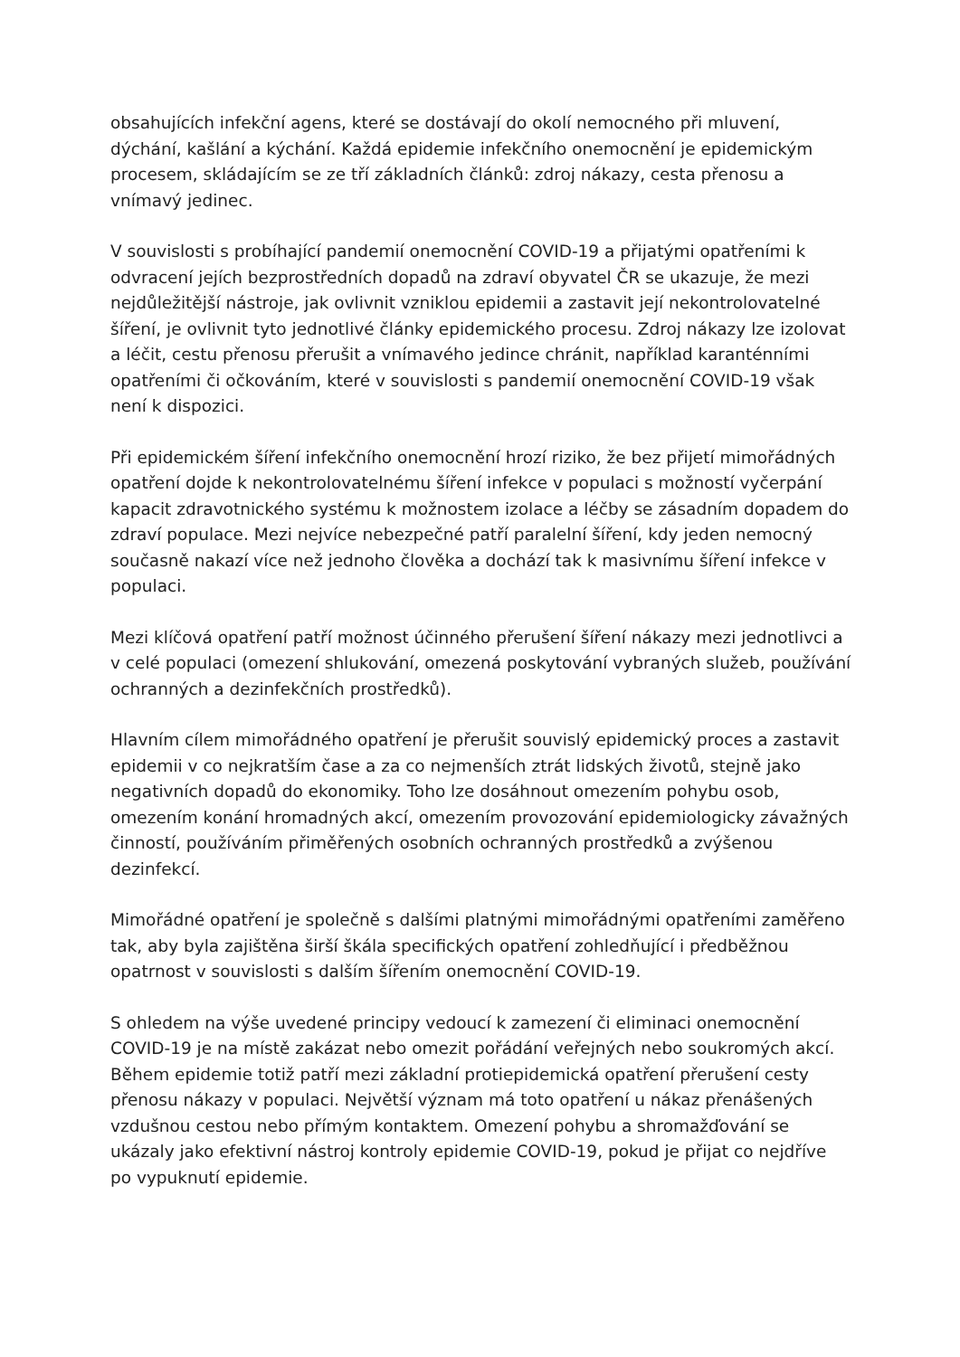obsahujících infekční agens, které se dostávají do okolí nemocného při mluvení, dýchání, kašlání a kýchání. Každá epidemie infekčního onemocnění je epidemickým procesem, skládajícím se ze tří základních článků: zdroj nákazy, cesta přenosu a vnímavý jedinec.
V souvislosti s probíhající pandemií onemocnění COVID-19 a přijatými opatřeními k odvracení jejích bezprostředních dopadů na zdraví obyvatel ČR se ukazuje, že mezi nejdůležitější nástroje, jak ovlivnit vzniklou epidemii a zastavit její nekontrolovatelné šíření, je ovlivnit tyto jednotlivé články epidemického procesu. Zdroj nákazy lze izolovat a léčit, cestu přenosu přerušit a vnímavého jedince chránit, například karanténními opatřeními či očkováním, které v souvislosti s pandemií onemocnění COVID-19 však není k dispozici.
Při epidemickém šíření infekčního onemocnění hrozí riziko, že bez přijetí mimořádných opatření dojde k nekontrolovatelnému šíření infekce v populaci s možností vyčerpání kapacit zdravotnického systému k možnostem izolace a léčby se zásadním dopadem do zdraví populace. Mezi nejvíce nebezpečné patří paralelní šíření, kdy jeden nemocný současně nakazí více než jednoho člověka a dochází tak k masivnímu šíření infekce v populaci.
Mezi klíčová opatření patří možnost účinného přerušení šíření nákazy mezi jednotlivci a v celé populaci (omezení shlukování, omezená poskytování vybraných služeb, používání ochranných a dezinfekčních prostředků).
Hlavním cílem mimořádného opatření je přerušit souvislý epidemický proces a zastavit epidemii v co nejkratším čase a za co nejmenších ztrát lidských životů, stejně jako negativních dopadů do ekonomiky. Toho lze dosáhnout omezením pohybu osob, omezením konání hromadných akcí, omezením provozování epidemiologicky závažných činností, používáním přiměřených osobních ochranných prostředků a zvýšenou dezinfekcí.
Mimořádné opatření je společně s dalšími platnými mimořádnými opatřeními zaměřeno tak, aby byla zajištěna širší škála specifických opatření zohledňující i předběžnou opatrnost v souvislosti s dalším šířením onemocnění COVID-19.
S ohledem na výše uvedené principy vedoucí k zamezení či eliminaci onemocnění COVID-19 je na místě zakázat nebo omezit pořádání veřejných nebo soukromých akcí. Během epidemie totiž patří mezi základní protiepidemická opatření přerušení cesty přenosu nákazy v populaci. Největší význam má toto opatření u nákaz přenášených vzdušnou cestou nebo přímým kontaktem. Omezení pohybu a shromažďování se ukázaly jako efektivní nástroj kontroly epidemie COVID-19, pokud je přijat co nejdříve po vypuknutí epidemie.